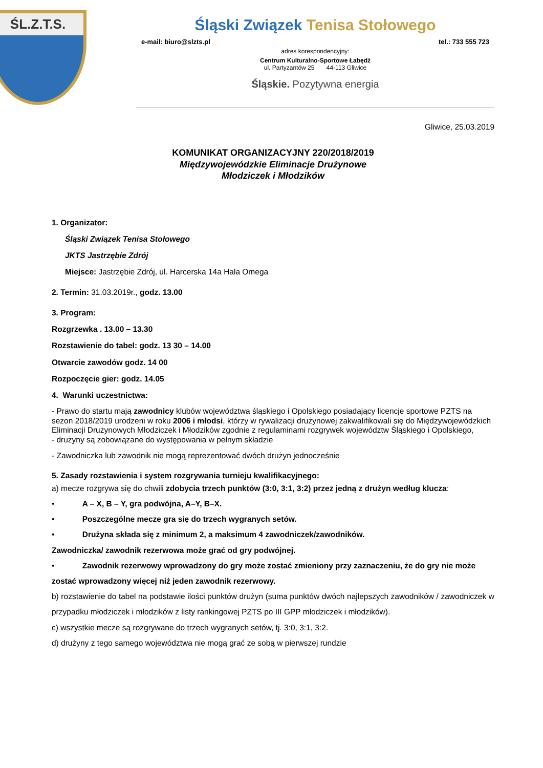ŚL.Z.T.S.
Śląski Związek Tenisa Stołowego
e-mail: biuro@slzts.pl tel.: 733 555 723
adres korespondencyjny:
Centrum Kulturalno-Sportowe Łabędź
ul. Partyzantów 25 44-113 Gliwice
Śląskie. Pozytywna energia
Gliwice, 25.03.2019
KOMUNIKAT ORGANIZACYJNY 220/2018/2019
Międzywojewódzkie Eliminacje Drużynowe
Młodziczek i Młodzików
1. Organizator:
Śląski Związek Tenisa Stołowego
JKTS Jastrzębie Zdrój
Miejsce: Jastrzębie Zdrój, ul. Harcerska 14a Hala Omega
2. Termin: 31.03.2019r., godz. 13.00
3. Program:
Rozgrzewka . 13.00 – 13.30
Rozstawienie do tabel: godz. 13 30 – 14.00
Otwarcie zawodów godz. 14 00
Rozpoczęcie gier: godz. 14.05
4. Warunki uczestnictwa:
- Prawo do startu mają zawodnicy klubów województwa śląskiego i Opolskiego posiadający licencje sportowe PZTS na sezon 2018/2019 urodzeni w roku 2006 i młodsi, którzy w rywalizacji drużynowej zakwalifikowali się do Międzywojewódzkich Eliminacji Drużynowych Młodziczek i Młodzików zgodnie z regulaminami rozgrywek województw Śląskiego i Opolskiego,
- drużyny są zobowiązane do występowania w pełnym składzie
- Zawodniczka lub zawodnik nie mogą reprezentować dwóch drużyn jednocześnie
5. Zasady rozstawienia i system rozgrywania turnieju kwalifikacyjnego:
a) mecze rozgrywa się do chwili zdobycia trzech punktów (3:0, 3:1, 3:2) przez jedną z drużyn według klucza:
• A – X, B – Y, gra podwójna, A–Y, B–X.
• Poszczególne mecze gra się do trzech wygranych setów.
• Drużyna składa się z minimum 2, a maksimum 4 zawodniczek/zawodników.
Zawodniczka/ zawodnik rezerwowa może grać od gry podwójnej.
• Zawodnik rezerwowy wprowadzony do gry może zostać zmieniony przy zaznaczeniu, że do gry nie może zostać wprowadzony więcej niż jeden zawodnik rezerwowy.
b) rozstawienie do tabel na podstawie ilości punktów drużyn (suma punktów dwóch najlepszych zawodników / zawodniczek w przypadku młodziczek i młodzików z listy rankingowej PZTS po III GPP młodziczek i młodzików).
c) wszystkie mecze są rozgrywane do trzech wygranych setów, tj. 3:0, 3:1, 3:2.
d) drużyny z tego samego województwa nie mogą grać ze sobą w pierwszej rundzie